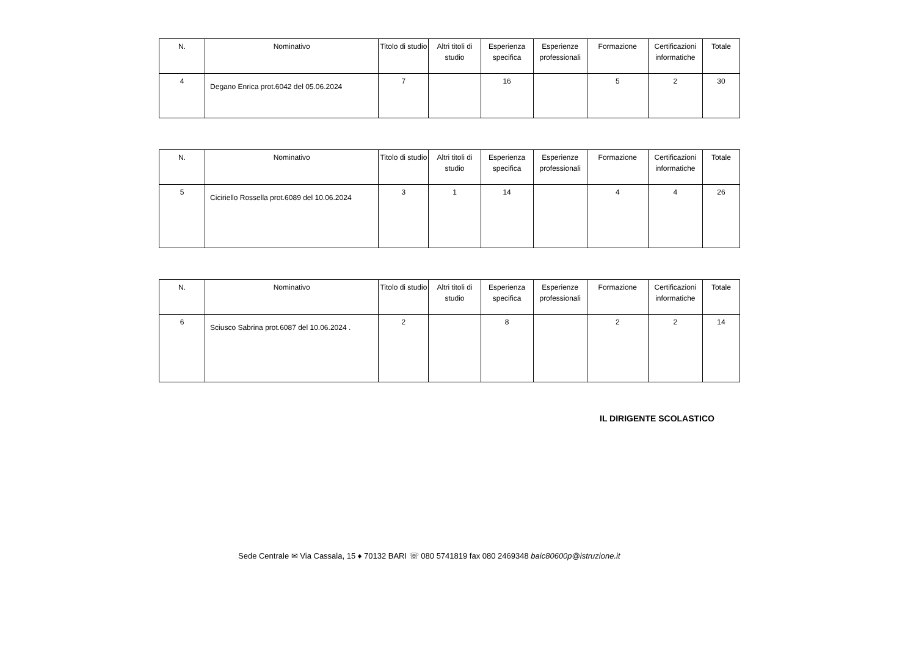| N. | Nominativo | Titolo di studio | Altri titoli di studio | Esperienza specifica | Esperienze professionali | Formazione | Certificazioni informatiche | Totale |
| 4 | Degano Enrica prot.6042 del 05.06.2024 | 7 | | 16 | | 5 | 2 | 30 |
| N. | Nominativo | Titolo di studio | Altri titoli di studio | Esperienza specifica | Esperienze professionali | Formazione | Certificazioni informatiche | Totale |
| 5 | Ciciriello Rossella prot.6089 del 10.06.2024 | 3 | 1 | 14 | | 4 | 4 | 26 |
| N. | Nominativo | Titolo di studio | Altri titoli di studio | Esperienza specifica | Esperienze professionali | Formazione | Certificazioni informatiche | Totale |
| 6 | Sciusco Sabrina prot.6087 del 10.06.2024 . | 2 | | 8 | | 2 | 2 | 14 |
IL DIRIGENTE SCOLASTICO
Sede Centrale ✉ Via Cassala, 15 ♦ 70132 BARI ☏ 080 5741819 fax 080 2469348 baic80600p@istruzione.it